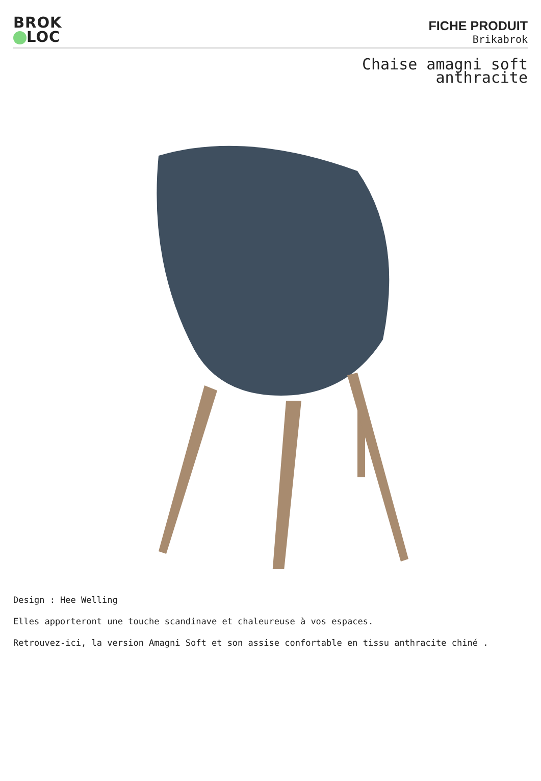BROK
LOC
FICHE PRODUIT
Brikabrok
Chaise amagni soft
anthracite
Design : Hee Welling
Elles apporteront une touche scandinave et chaleureuse à vos espaces.
Retrouvez-ici, la version Amagni Soft et son assise confortable en tissu anthracite chiné .